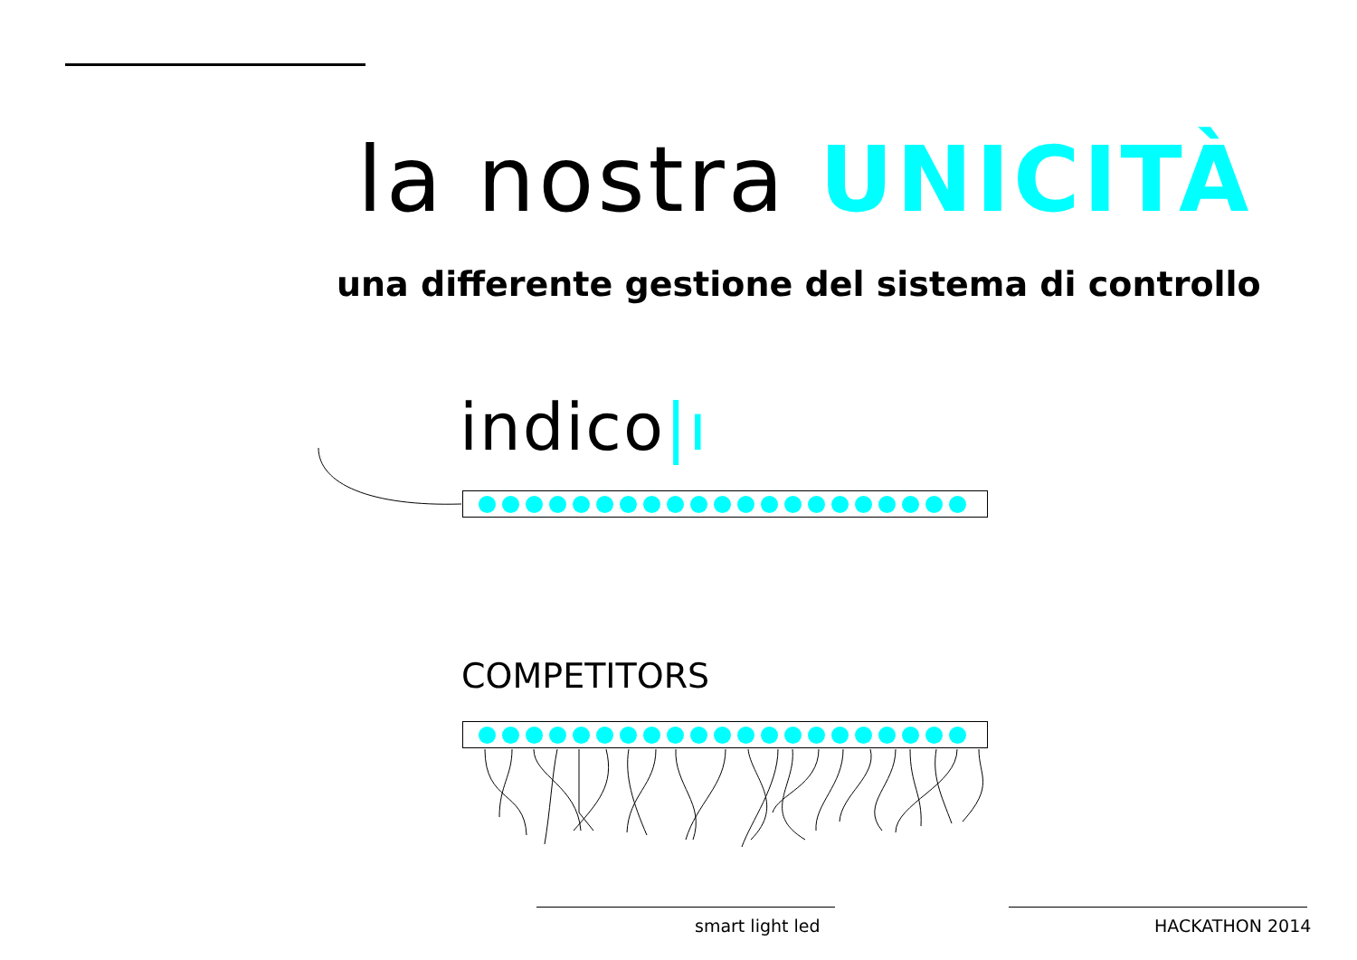la nostra UNICITÀ
una differente gestione del sistema di controllo
indico|ı
COMPETITORS
smart light led HACKATHON 2014